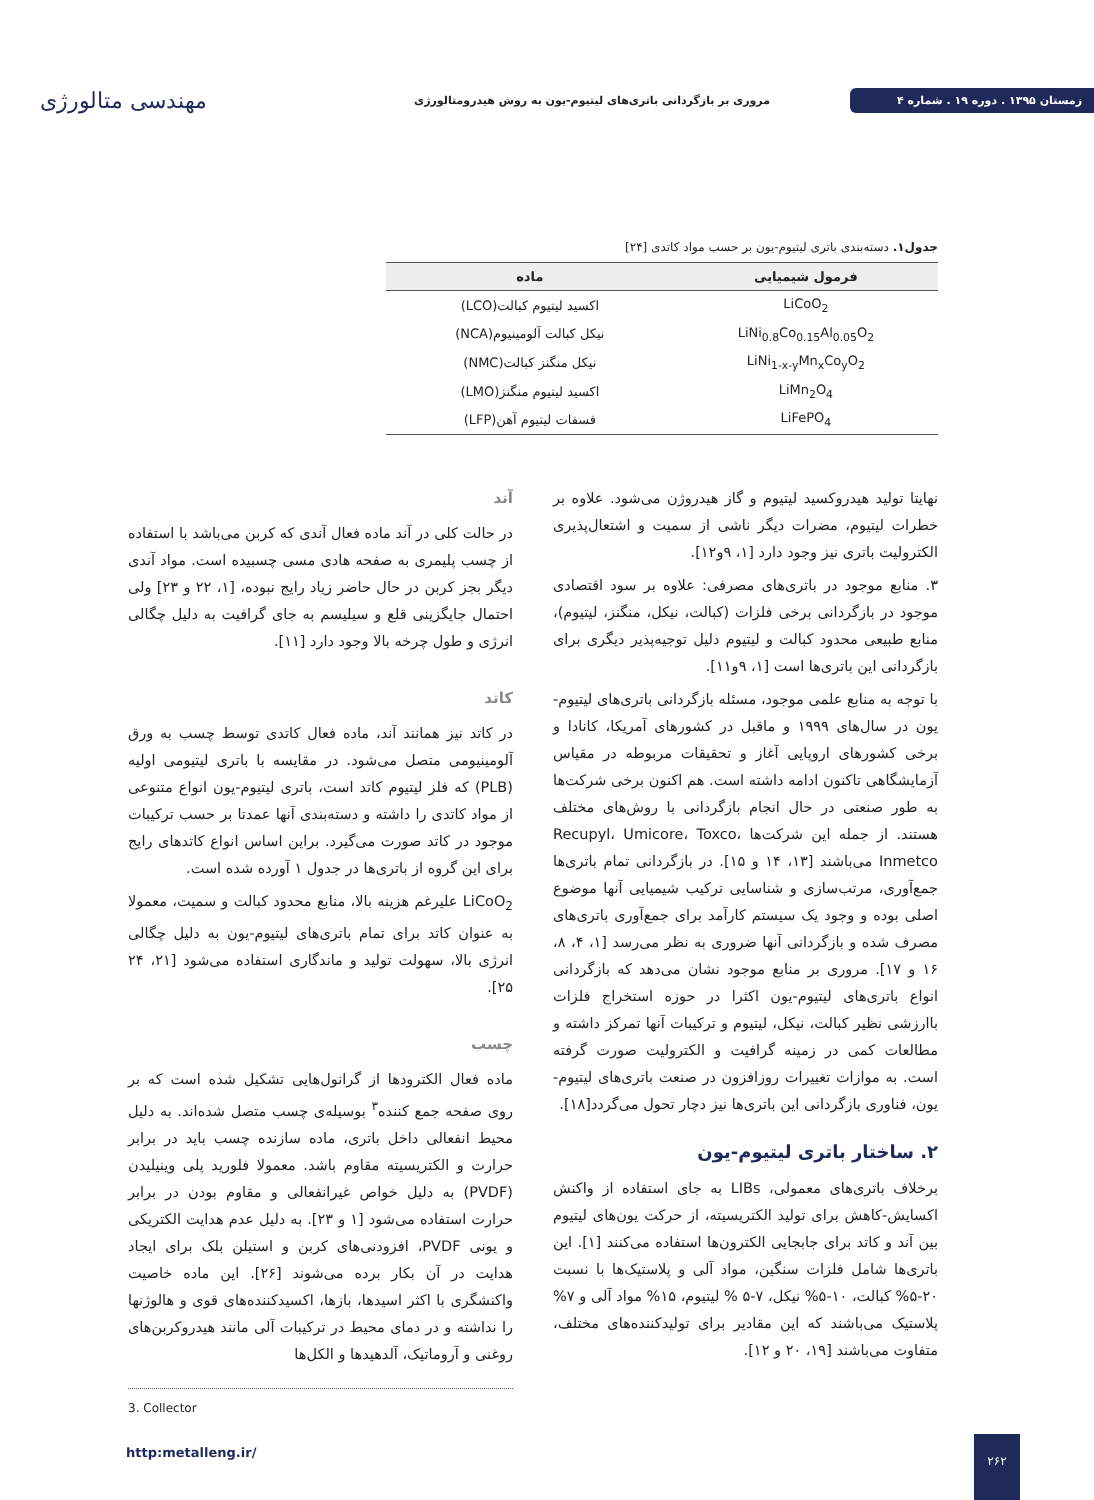زمستان ۱۳۹۵ . دوره ۱۹ . شماره ۴
مروری بر بازگردانی باتری‌های لیتیوم-یون به روش هیدرومتالورژی
مهندسی متالورژی
جدول۱. دسته‌بندی باتری لیتیوم-یون بر حسب مواد کاتدی [۲۴]
| فرمول شیمیایی | ماده |
| --- | --- |
| LiCoO<sub>2</sub> | اکسید لیتیوم کبالت(LCO) |
| LiNi<sub>0.8</sub>Co<sub>0.15</sub>Al<sub>0.05</sub>O<sub>2</sub> | نیکل کبالت آلومینیوم(NCA) |
| LiNi<sub>1-x-y</sub>Mn<sub>x</sub>Co<sub>y</sub>O<sub>2</sub> | نیکل منگنز کبالت(NMC) |
| LiMn<sub>2</sub>O<sub>4</sub> | اکسید لیتیوم منگنز(LMO) |
| LiFePO<sub>4</sub> | فسفات لیتیوم آهن(LFP) |
نهایتا تولید هیدروکسید لیتیوم و گاز هیدروژن می‌شود. علاوه بر خطرات لیتیوم، مضرات دیگر ناشی از سمیت و اشتعال‌پذیری الکترولیت باتری نیز وجود دارد [۱، ۹و۱۲].
۳. منابع موجود در باتری‌های مصرفی: علاوه بر سود اقتصادی موجود در بازگردانی برخی فلزات (کبالت، نیکل، منگنز، لیتیوم)، منابع طبیعی محدود کبالت و لیتیوم دلیل توجیه‌پذیر دیگری برای بازگردانی این باتری‌ها است [۱، ۹و۱۱].
با توجه به منابع علمی موجود، مسئله بازگردانی باتری‌های لیتیوم-یون در سال‌های ۱۹۹۹ و ماقبل در کشورهای آمریکا، کانادا و برخی کشورهای اروپایی آغاز و تحقیقات مربوطه در مقیاس آزمایشگاهی تاکنون ادامه داشته است. هم اکنون برخی شرکت‌ها به طور صنعتی در حال انجام بازگردانی با روش‌های مختلف هستند. از جمله این شرکت‌ها Recupyl، Umicore، Toxco، Inmetco می‌باشند [۱۳، ۱۴ و ۱۵]. در بازگردانی تمام باتری‌ها جمع‌آوری، مرتب‌سازی و شناسایی ترکیب شیمیایی آنها موضوع اصلی بوده و وجود یک سیستم کارآمد برای جمع‌آوری باتری‌های مصرف شده و بازگردانی آنها ضروری به نظر می‌رسد [۱، ۴، ۸، ۱۶ و ۱۷]. مروری بر منابع موجود نشان می‌دهد که بازگردانی انواع باتری‌های لیتیوم-یون اکثرا در حوزه استخراج فلزات باارزشی نظیر کبالت، نیکل، لیتیوم و ترکیبات آنها تمرکز داشته و مطالعات کمی در زمینه گرافیت و الکترولیت صورت گرفته است. به موازات تغییرات روزافزون در صنعت باتری‌های لیتیوم-یون، فناوری بازگردانی این باتری‌ها نیز دچار تحول می‌گردد[۱۸].
۲. ساختار باتری لیتیوم-یون
برخلاف باتری‌های معمولی، LIBs به جای استفاده از واکنش اکسایش-کاهش برای تولید الکتریسیته، از حرکت یون‌های لیتیوم بین آند و کاتد برای جابجایی الکترون‌ها استفاده می‌کنند [۱]. این باتری‌ها شامل فلزات سنگین، مواد آلی و پلاستیک‌ها با نسبت ۲۰-۵% کبالت، ۱۰-۵% نیکل، ۷-۵ % لیتیوم، ۱۵% مواد آلی و ۷% پلاستیک می‌باشند که این مقادیر برای تولیدکننده‌های مختلف، متفاوت می‌باشند [۱۹، ۲۰ و ۱۲].
آند
در حالت کلی در آند ماده فعال آندی که کربن می‌باشد با استفاده از چسب پلیمری به صفحه هادی مسی چسبیده است. مواد آندی دیگر بجز کربن در حال حاضر زیاد رایج نبوده، [۱، ۲۲ و ۲۳] ولی احتمال جایگزینی قلع و سیلیسم به جای گرافیت به دلیل چگالی انرژی و طول چرخه بالا وجود دارد [۱۱].
کاتد
در کاتد نیز همانند آند، ماده فعال کاتدی توسط چسب به ورق آلومینیومی متصل می‌شود. در مقایسه با باتری لیتیومی اولیه (PLB) که فلز لیتیوم کاتد است، باتری لیتیوم-یون انواع متنوعی از مواد کاتدی را داشته و دسته‌بندی آنها عمدتا بر حسب ترکیبات موجود در کاتد صورت می‌گیرد. براین اساس انواع کاتدهای رایج برای این گروه از باتری‌ها در جدول ۱ آورده شده است.
LiCoO<sub>2</sub> علیرغم هزینه بالا، منابع محدود کبالت و سمیت، معمولا به عنوان کاتد برای تمام باتری‌های لیتیوم-یون به دلیل چگالی انرژی بالا، سهولت تولید و ماندگاری استفاده می‌شود [۲۱، ۲۴ ۲۵].
چسب
ماده فعال الکترودها از گرانول‌هایی تشکیل شده است که بر روی صفحه جمع کننده<sup>۳</sup> بوسیله‌ی چسب متصل شده‌اند. به دلیل محیط انفعالی داخل باتری، ماده سازنده چسب باید در برابر حرارت و الکتریسیته مقاوم باشد. معمولا فلورید پلی وینیلیدن (PVDF) به دلیل خواص غیرانفعالی و مقاوم بودن در برابر حرارت استفاده می‌شود [۱ و ۲۳]. به دلیل عدم هدایت الکتریکی و یونی PVDF، افزودنی‌های کربن و استیلن بلک برای ایجاد هدایت در آن بکار برده می‌شوند [۲۶]. این ماده خاصیت واکنشگری با اکثر اسیدها، بازها، اکسیدکننده‌های قوی و هالوژنها را نداشته و در دمای محیط در ترکیبات آلی مانند هیدروکربن‌های روغنی و آروماتیک، آلدهیدها و الکل‌ها
3. Collector
http:metalleng.ir/
۲۶۲